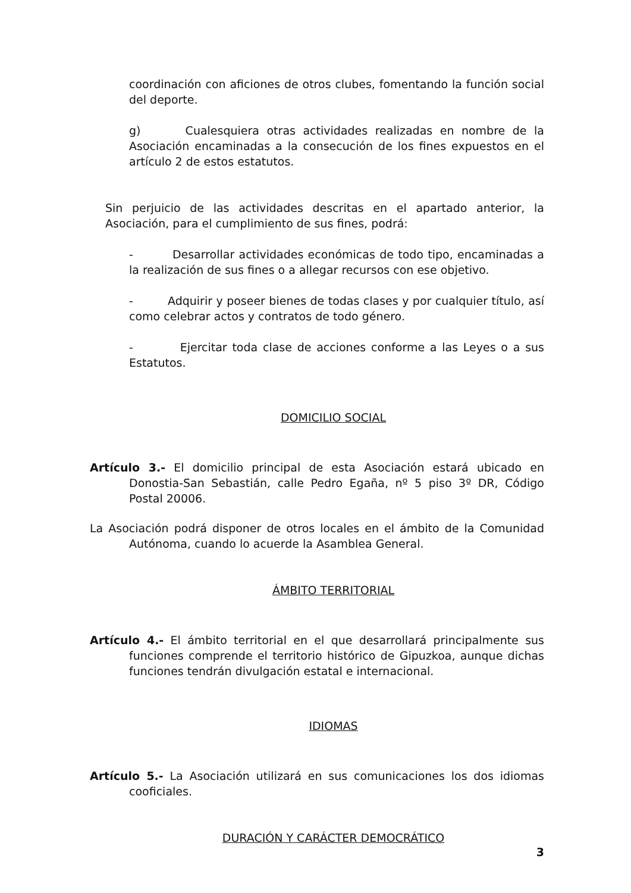coordinación con aficiones de otros clubes, fomentando la función social del deporte.
g) Cualesquiera otras actividades realizadas en nombre de la Asociación encaminadas a la consecución de los fines expuestos en el artículo 2 de estos estatutos.
Sin perjuicio de las actividades descritas en el apartado anterior, la Asociación, para el cumplimiento de sus fines, podrá:
- Desarrollar actividades económicas de todo tipo, encaminadas a la realización de sus fines o a allegar recursos con ese objetivo.
- Adquirir y poseer bienes de todas clases y por cualquier título, así como celebrar actos y contratos de todo género.
- Ejercitar toda clase de acciones conforme a las Leyes o a sus Estatutos.
DOMICILIO SOCIAL
Artículo 3.- El domicilio principal de esta Asociación estará ubicado en Donostia-San Sebastián, calle Pedro Egaña, nº 5 piso 3º DR, Código Postal 20006.
La Asociación podrá disponer de otros locales en el ámbito de la Comunidad Autónoma, cuando lo acuerde la Asamblea General.
ÁMBITO TERRITORIAL
Artículo 4.- El ámbito territorial en el que desarrollará principalmente sus funciones comprende el territorio histórico de Gipuzkoa, aunque dichas funciones tendrán divulgación estatal e internacional.
IDIOMAS
Artículo 5.- La Asociación utilizará en sus comunicaciones los dos idiomas cooficiales.
DURACIÓN Y CARÁCTER DEMOCRÁTICO
3